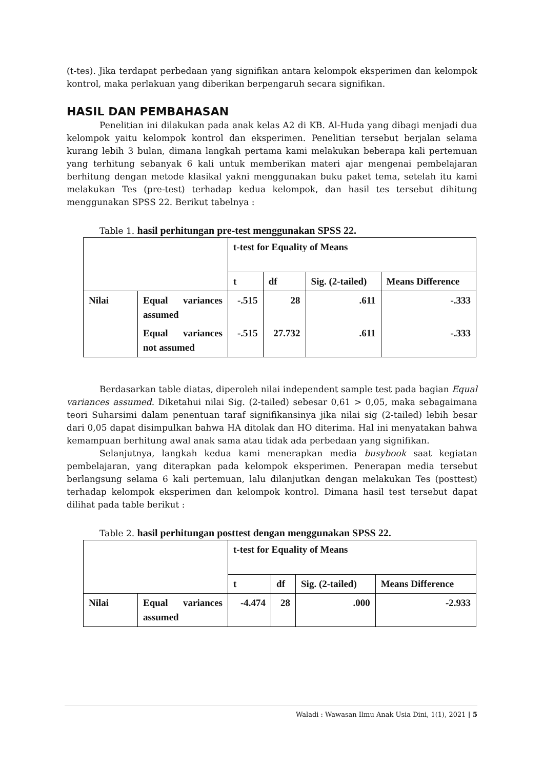(t-tes). Jika terdapat perbedaan yang signifikan antara kelompok eksperimen dan kelompok kontrol, maka perlakuan yang diberikan berpengaruh secara signifikan.
HASIL DAN PEMBAHASAN
Penelitian ini dilakukan pada anak kelas A2 di KB. Al-Huda yang dibagi menjadi dua kelompok yaitu kelompok kontrol dan eksperimen. Penelitian tersebut berjalan selama kurang lebih 3 bulan, dimana langkah pertama kami melakukan beberapa kali pertemuan yang terhitung sebanyak 6 kali untuk memberikan materi ajar mengenai pembelajaran berhitung dengan metode klasikal yakni menggunakan buku paket tema, setelah itu kami melakukan Tes (pre-test) terhadap kedua kelompok, dan hasil tes tersebut dihitung menggunakan SPSS 22. Berikut tabelnya :
Table 1. hasil perhitungan pre-test menggunakan SPSS 22.
| | | t-test for Equality of Means | | | |
| --- | --- | --- | --- | --- | --- |
| | | t | df | Sig. (2-tailed) | Means Difference |
| Nilai | Equal variances assumed | -.515 | 28 | .611 | -.333 |
| | Equal variances not assumed | -.515 | 27.732 | .611 | -.333 |
Berdasarkan table diatas, diperoleh nilai independent sample test pada bagian Equal variances assumed. Diketahui nilai Sig. (2-tailed) sebesar 0,61 > 0,05, maka sebagaimana teori Suharsimi dalam penentuan taraf signifikansinya jika nilai sig (2-tailed) lebih besar dari 0,05 dapat disimpulkan bahwa HA ditolak dan HO diterima. Hal ini menyatakan bahwa kemampuan berhitung awal anak sama atau tidak ada perbedaan yang signifikan.
Selanjutnya, langkah kedua kami menerapkan media busybook saat kegiatan pembelajaran, yang diterapkan pada kelompok eksperimen. Penerapan media tersebut berlangsung selama 6 kali pertemuan, lalu dilanjutkan dengan melakukan Tes (posttest) terhadap kelompok eksperimen dan kelompok kontrol. Dimana hasil test tersebut dapat dilihat pada table berikut :
Table 2. hasil perhitungan posttest dengan menggunakan SPSS 22.
| | | t-test for Equality of Means | | | |
| --- | --- | --- | --- | --- | --- |
| | | t | df | Sig. (2-tailed) | Means Difference |
| Nilai | Equal variances assumed | -4.474 | 28 | .000 | -2.933 |
Waladi : Wawasan Ilmu Anak Usia Dini, 1(1), 2021 | 5